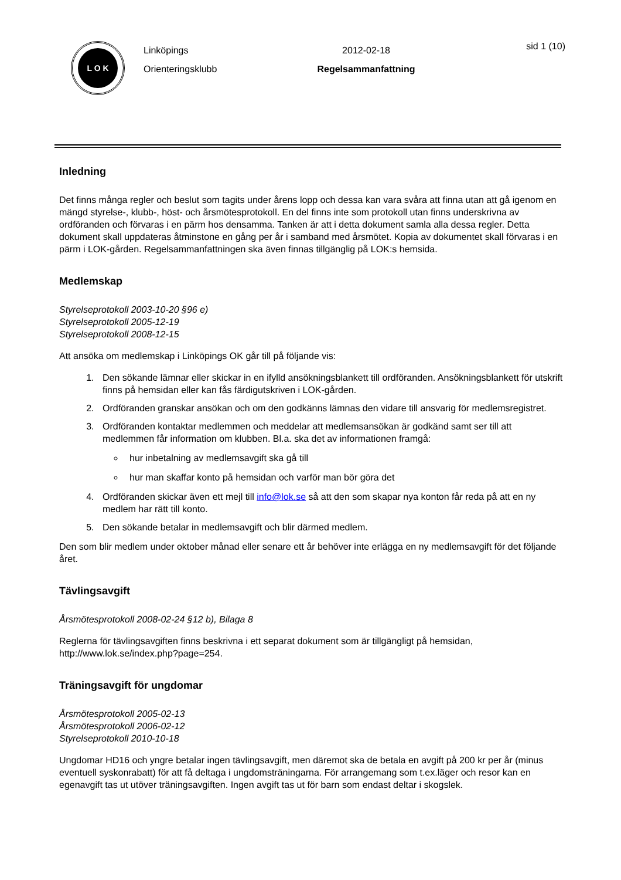L O K
Linköpings
Orienteringsklubb
2012-02-18
Regelsammanfattning
sid 1 (10)
Inledning
Det finns många regler och beslut som tagits under årens lopp och dessa kan vara svåra att finna utan att gå igenom en mängd styrelse-, klubb-, höst- och årsmötesprotokoll. En del finns inte som protokoll utan finns underskrivna av ordföranden och förvaras i en pärm hos densamma. Tanken är att i detta dokument samla alla dessa regler. Detta dokument skall uppdateras åtminstone en gång per år i samband med årsmötet. Kopia av dokumentet skall förvaras i en pärm i LOK-gården. Regelsammanfattningen ska även finnas tillgänglig på LOK:s hemsida.
Medlemskap
Styrelseprotokoll 2003-10-20 §96 e)
Styrelseprotokoll 2005-12-19
Styrelseprotokoll 2008-12-15
Att ansöka om medlemskap i Linköpings OK går till på följande vis:
1. Den sökande lämnar eller skickar in en ifylld ansökningsblankett till ordföranden. Ansökningsblankett för utskrift finns på hemsidan eller kan fås färdigutskriven i LOK-gården.
2. Ordföranden granskar ansökan och om den godkänns lämnas den vidare till ansvarig för medlemsregistret.
3. Ordföranden kontaktar medlemmen och meddelar att medlemsansökan är godkänd samt ser till att medlemmen får information om klubben. Bl.a. ska det av informationen framgå:
hur inbetalning av medlemsavgift ska gå till
hur man skaffar konto på hemsidan och varför man bör göra det
4. Ordföranden skickar även ett mejl till info@lok.se så att den som skapar nya konton får reda på att en ny medlem har rätt till konto.
5. Den sökande betalar in medlemsavgift och blir därmed medlem.
Den som blir medlem under oktober månad eller senare ett år behöver inte erlägga en ny medlemsavgift för det följande året.
Tävlingsavgift
Årsmötesprotokoll 2008-02-24 §12 b), Bilaga 8
Reglerna för tävlingsavgiften finns beskrivna i ett separat dokument som är tillgängligt på hemsidan, http://www.lok.se/index.php?page=254.
Träningsavgift för ungdomar
Årsmötesprotokoll 2005-02-13
Årsmötesprotokoll 2006-02-12
Styrelseprotokoll 2010-10-18
Ungdomar HD16 och yngre betalar ingen tävlingsavgift, men däremot ska de betala en avgift på 200 kr per år (minus eventuell syskonrabatt) för att få deltaga i ungdomsträningarna. För arrangemang som t.ex.läger och resor kan en egenavgift tas ut utöver träningsavgiften. Ingen avgift tas ut för barn som endast deltar i skogslek.